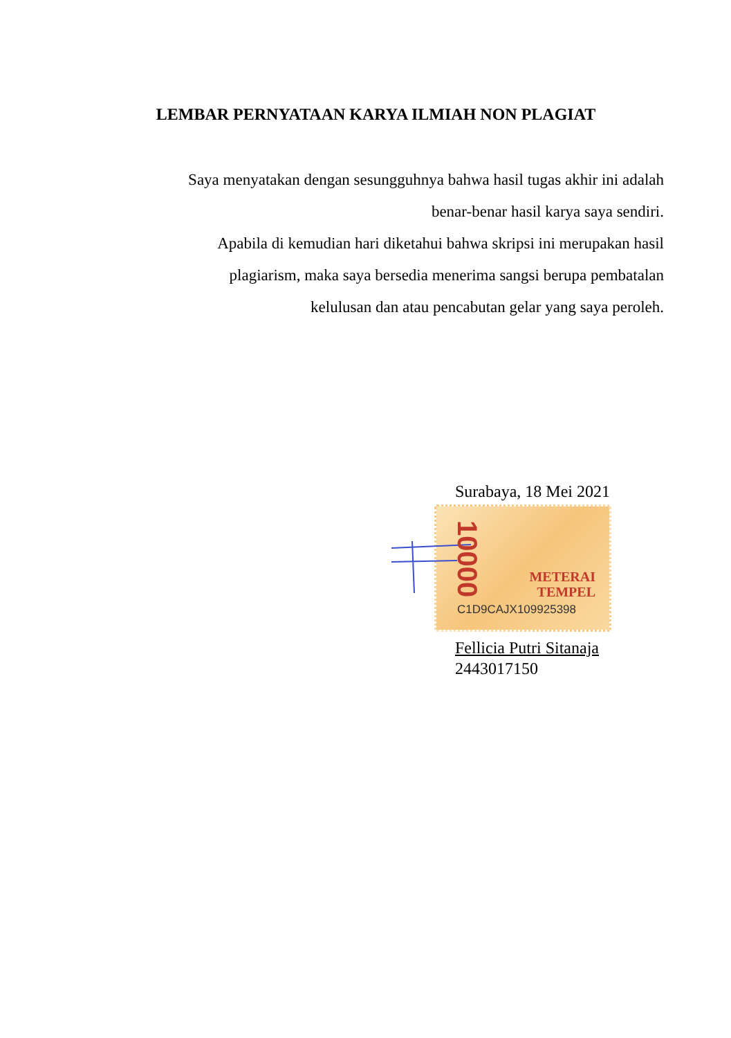LEMBAR PERNYATAAN KARYA ILMIAH NON PLAGIAT
Saya menyatakan dengan sesungguhnya bahwa hasil tugas akhir ini adalah
benar-benar hasil karya saya sendiri.
Apabila di kemudian hari diketahui bahwa skripsi ini merupakan hasil
plagiarism, maka saya bersedia menerima sangsi berupa pembatalan
kelulusan dan atau pencabutan gelar yang saya peroleh.
Surabaya, 18 Mei 2021
10000
METERAI
TEMPEL
C1D9CAJX109925398
Fellicia Putri Sitanaja
2443017150